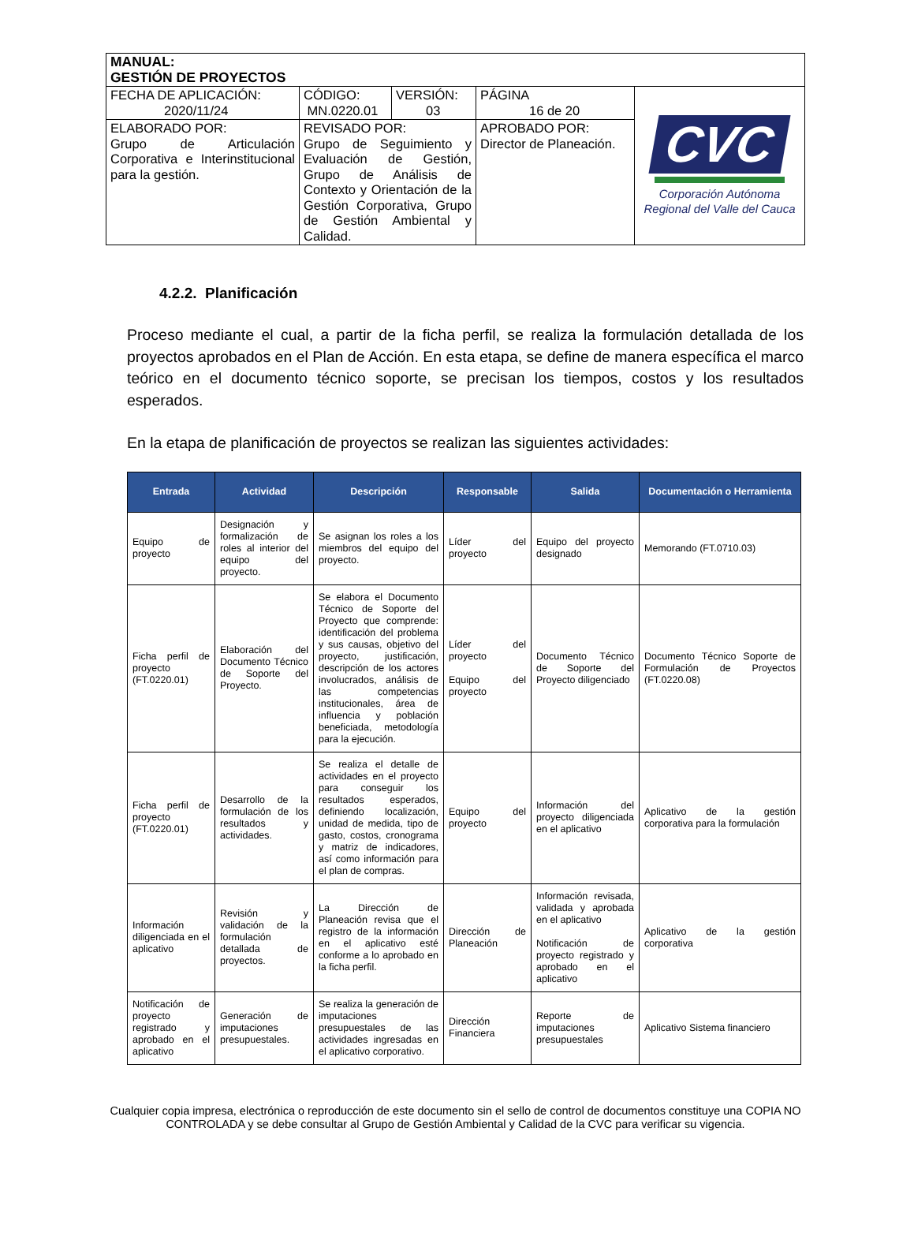| MANUAL: GESTIÓN DE PROYECTOS | | | | |
| FECHA DE APLICACIÓN: 2020/11/24 | CÓDIGO: MN.0220.01 | VERSIÓN: 03 | PÁGINA 16 de 20 | CVC Corporación Autónoma Regional del Valle del Cauca |
| ELABORADO POR: Grupo de Articulación Corporativa e Interinstitucional para la gestión. | REVISADO POR: Grupo de Seguimiento y Evaluación de Gestión, Grupo de Análisis de Contexto y Orientación de la Gestión Corporativa, Grupo de Gestión Ambiental y Calidad. | | APROBADO POR: Director de Planeación. | |
4.2.2. Planificación
Proceso mediante el cual, a partir de la ficha perfil, se realiza la formulación detallada de los proyectos aprobados en el Plan de Acción. En esta etapa, se define de manera específica el marco teórico en el documento técnico soporte, se precisan los tiempos, costos y los resultados esperados.
En la etapa de planificación de proyectos se realizan las siguientes actividades:
| Entrada | Actividad | Descripción | Responsable | Salida | Documentación o Herramienta |
| --- | --- | --- | --- | --- | --- |
| Equipo de proyecto | Designación y formalización de roles al interior del equipo del proyecto. | Se asignan los roles a los miembros del equipo del proyecto. | Líder del proyecto | Equipo del proyecto designado | Memorando (FT.0710.03) |
| Ficha perfil de proyecto (FT.0220.01) | Elaboración del Documento Técnico de Soporte del Proyecto. | Se elabora el Documento Técnico de Soporte del Proyecto que comprende: identificación del problema y sus causas, objetivo del proyecto, justificación, descripción de los actores involucrados, análisis de las competencias institucionales, área de influencia y población beneficiada, metodología para la ejecución. | Líder del proyecto Equipo del proyecto | Documento Técnico de Soporte del Proyecto diligenciado | Documento Técnico Soporte de Formulación de Proyectos (FT.0220.08) |
| Ficha perfil de proyecto (FT.0220.01) | Desarrollo de la formulación de los resultados y actividades. | Se realiza el detalle de actividades en el proyecto para conseguir los resultados esperados, definiendo localización, unidad de medida, tipo de gasto, costos, cronograma y matriz de indicadores, así como información para el plan de compras. | Equipo del proyecto | Información del proyecto diligenciada en el aplicativo | Aplicativo de la gestión corporativa para la formulación |
| Información diligenciada en el aplicativo | Revisión y validación de la formulación detallada de proyectos. | La Dirección de Planeación revisa que el registro de la información en el aplicativo esté conforme a lo aprobado en la ficha perfil. | Dirección de Planeación | Información revisada, validada y aprobada en el aplicativo Notificación de proyecto registrado y aprobado en el aplicativo | Aplicativo de la gestión corporativa |
| Notificación de proyecto registrado y aprobado en el aplicativo | Generación de imputaciones presupuestales. | Se realiza la generación de imputaciones presupuestales de las actividades ingresadas en el aplicativo corporativo. | Dirección Financiera | Reporte de imputaciones presupuestales | Aplicativo Sistema financiero |
Cualquier copia impresa, electrónica o reproducción de este documento sin el sello de control de documentos constituye una COPIA NO CONTROLADA y se debe consultar al Grupo de Gestión Ambiental y Calidad de la CVC para verificar su vigencia.